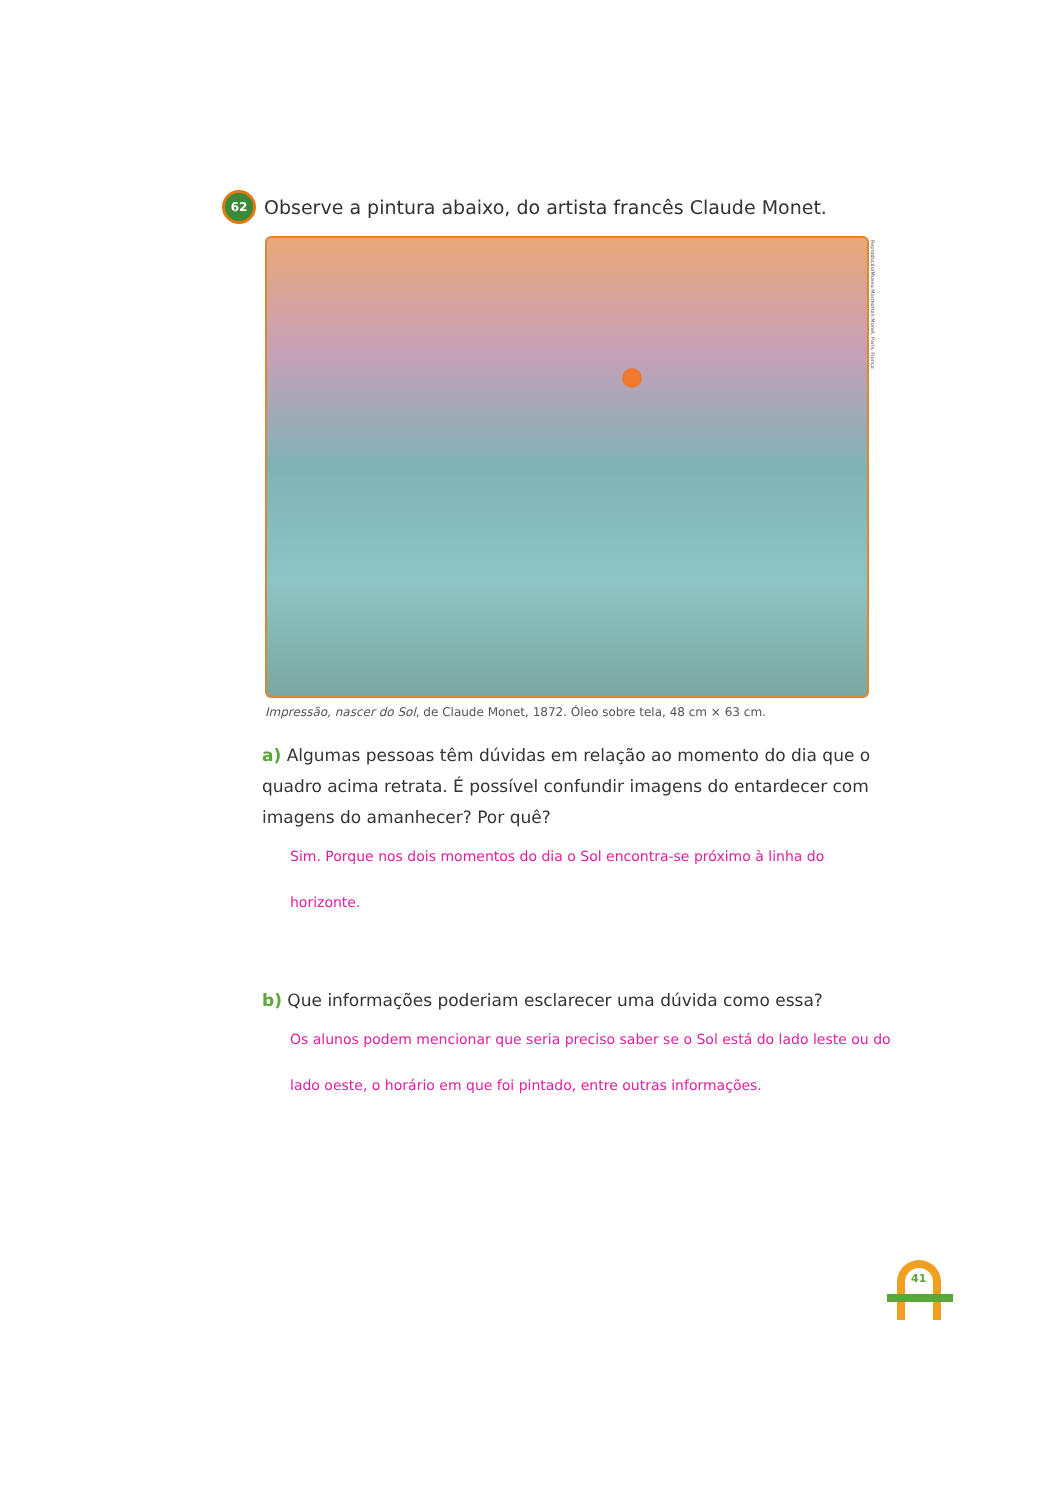62
Observe a pintura abaixo, do artista francês Claude Monet.
Reprodução/Museu Marmottan Monet, Paris, França
Impressão, nascer do Sol, de Claude Monet, 1872. Óleo sobre tela, 48 cm × 63 cm.
a) Algumas pessoas têm dúvidas em relação ao momento do dia que o quadro acima retrata. É possível confundir imagens do entardecer com imagens do amanhecer? Por quê?
Sim. Porque nos dois momentos do dia o Sol encontra-se próximo à linha do horizonte.
b) Que informações poderiam esclarecer uma dúvida como essa?
Os alunos podem mencionar que seria preciso saber se o Sol está do lado leste ou do lado oeste, o horário em que foi pintado, entre outras informações.
41